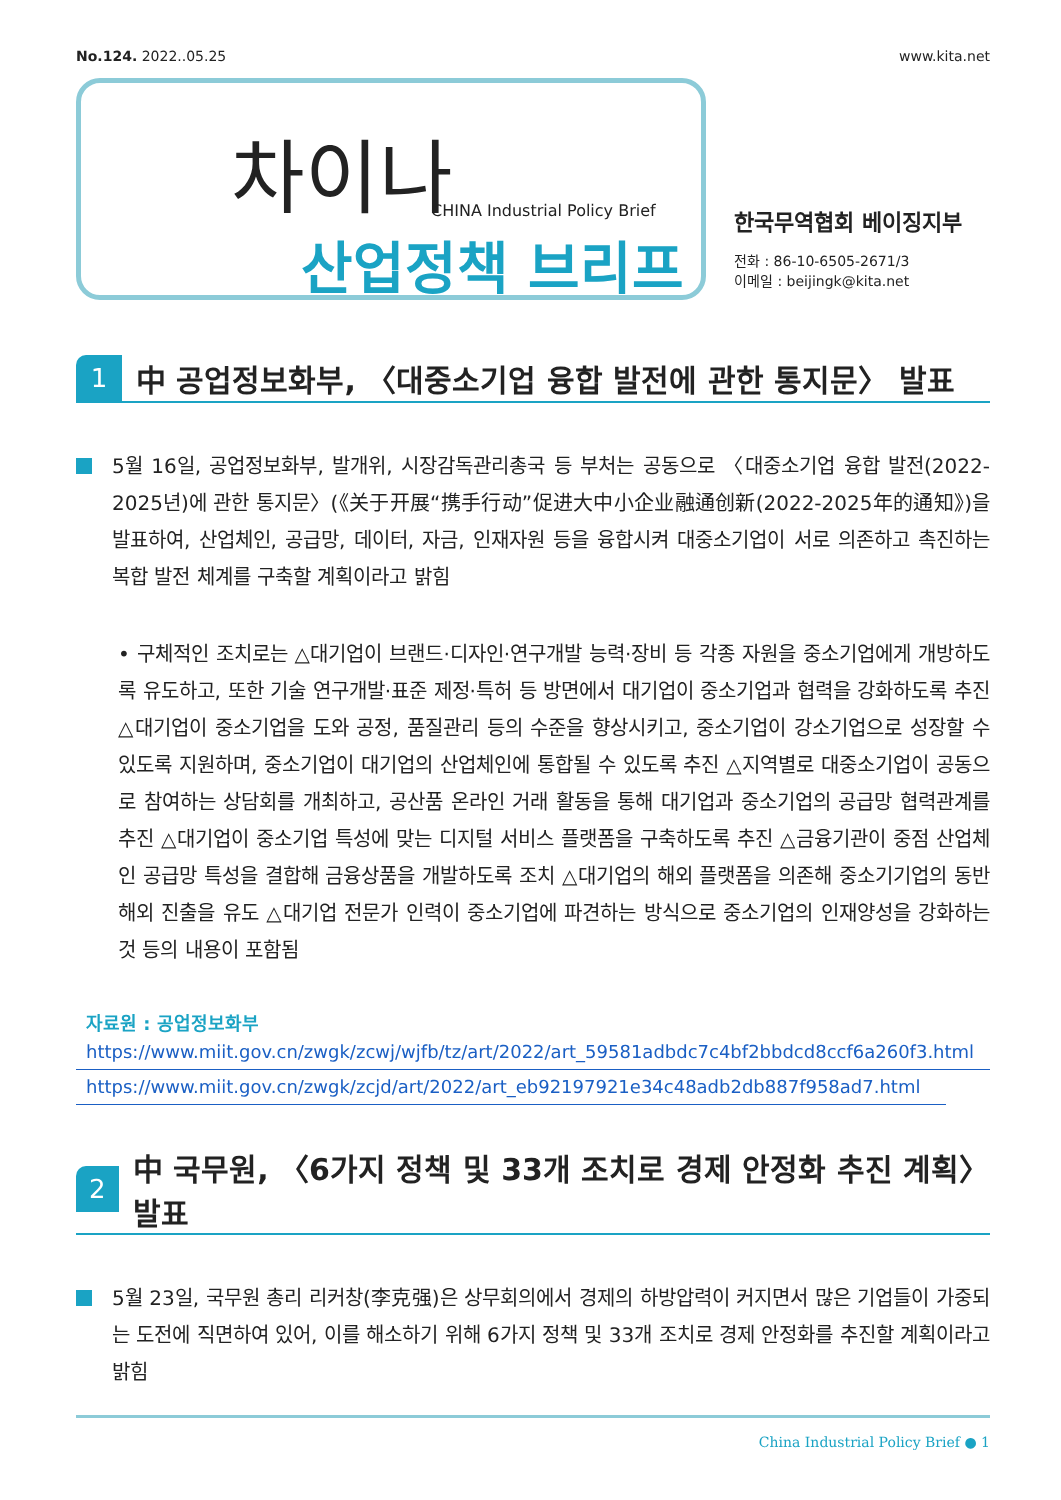No.124. 2022..05.25 www.kita.net
차이나
CHINA Industrial Policy Brief
산업정책 브리프
한국무역협회 베이징지부
전화 : 86-10-6505-2671/3
이메일 : beijingk@kita.net
1
中 공업정보화부, 〈대중소기업 융합 발전에 관한 통지문〉 발표
5월 16일, 공업정보화부, 발개위, 시장감독관리총국 등 부처는 공동으로 〈대중소기업 융합 발전(2022-2025년)에 관한 통지문〉(《关于开展“携手行动”促进大中小企业融通创新(2022-2025年的通知》)을 발표하여, 산업체인, 공급망, 데이터, 자금, 인재자원 등을 융합시켜 대중소기업이 서로 의존하고 촉진하는 복합 발전 체계를 구축할 계획이라고 밝힘
• 구체적인 조치로는 △대기업이 브랜드·디자인·연구개발 능력·장비 등 각종 자원을 중소기업에게 개방하도록 유도하고, 또한 기술 연구개발·표준 제정·특허 등 방면에서 대기업이 중소기업과 협력을 강화하도록 추진 △대기업이 중소기업을 도와 공정, 품질관리 등의 수준을 향상시키고, 중소기업이 강소기업으로 성장할 수 있도록 지원하며, 중소기업이 대기업의 산업체인에 통합될 수 있도록 추진 △지역별로 대중소기업이 공동으로 참여하는 상담회를 개최하고, 공산품 온라인 거래 활동을 통해 대기업과 중소기업의 공급망 협력관계를 추진 △대기업이 중소기업 특성에 맞는 디지털 서비스 플랫폼을 구축하도록 추진 △금융기관이 중점 산업체인 공급망 특성을 결합해 금융상품을 개발하도록 조치 △대기업의 해외 플랫폼을 의존해 중소기기업의 동반 해외 진출을 유도 △대기업 전문가 인력이 중소기업에 파견하는 방식으로 중소기업의 인재양성을 강화하는 것 등의 내용이 포함됨
자료원 : 공업정보화부
https://www.miit.gov.cn/zwgk/zcwj/wjfb/tz/art/2022/art_59581adbdc7c4bf2bbdcd8ccf6a260f3.html
https://www.miit.gov.cn/zwgk/zcjd/art/2022/art_eb92197921e34c48adb2db887f958ad7.html
2
中 국무원, 〈6가지 정책 및 33개 조치로 경제 안정화 추진 계획〉 발표
5월 23일, 국무원 총리 리커창(李克强)은 상무회의에서 경제의 하방압력이 커지면서 많은 기업들이 가중되는 도전에 직면하여 있어, 이를 해소하기 위해 6가지 정책 및 33개 조치로 경제 안정화를 추진할 계획이라고 밝힘
China Industrial Policy Brief ● 1